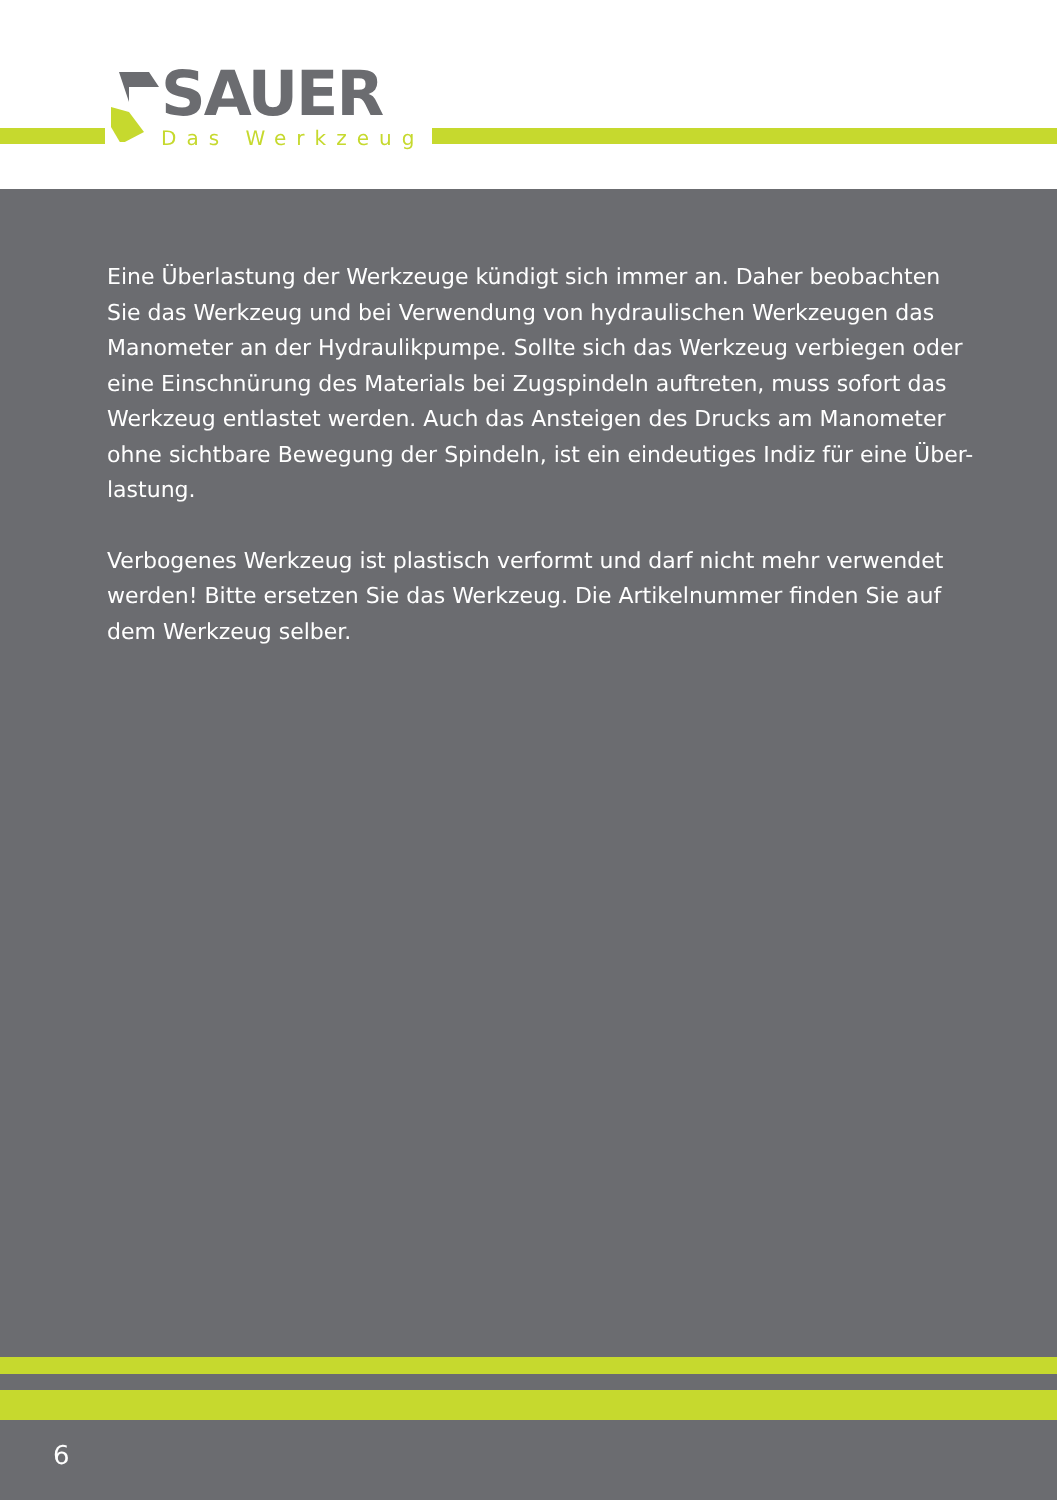SAUER
Das Werkzeug
Eine Überlastung der Werkzeuge kündigt sich immer an. Daher beobachten Sie das Werkzeug und bei Verwendung von hydraulischen Werkzeugen das Manometer an der Hydraulikpumpe. Sollte sich das Werkzeug verbiegen oder eine Einschnürung des Materials bei Zugspindeln auftreten, muss sofort das Werkzeug entlastet werden. Auch das Ansteigen des Drucks am Manometer ohne sichtbare Bewegung der Spindeln, ist ein eindeutiges Indiz für eine Über-lastung.
Verbogenes Werkzeug ist plastisch verformt und darf nicht mehr verwendet werden! Bitte ersetzen Sie das Werkzeug. Die Artikelnummer finden Sie auf dem Werkzeug selber.
6